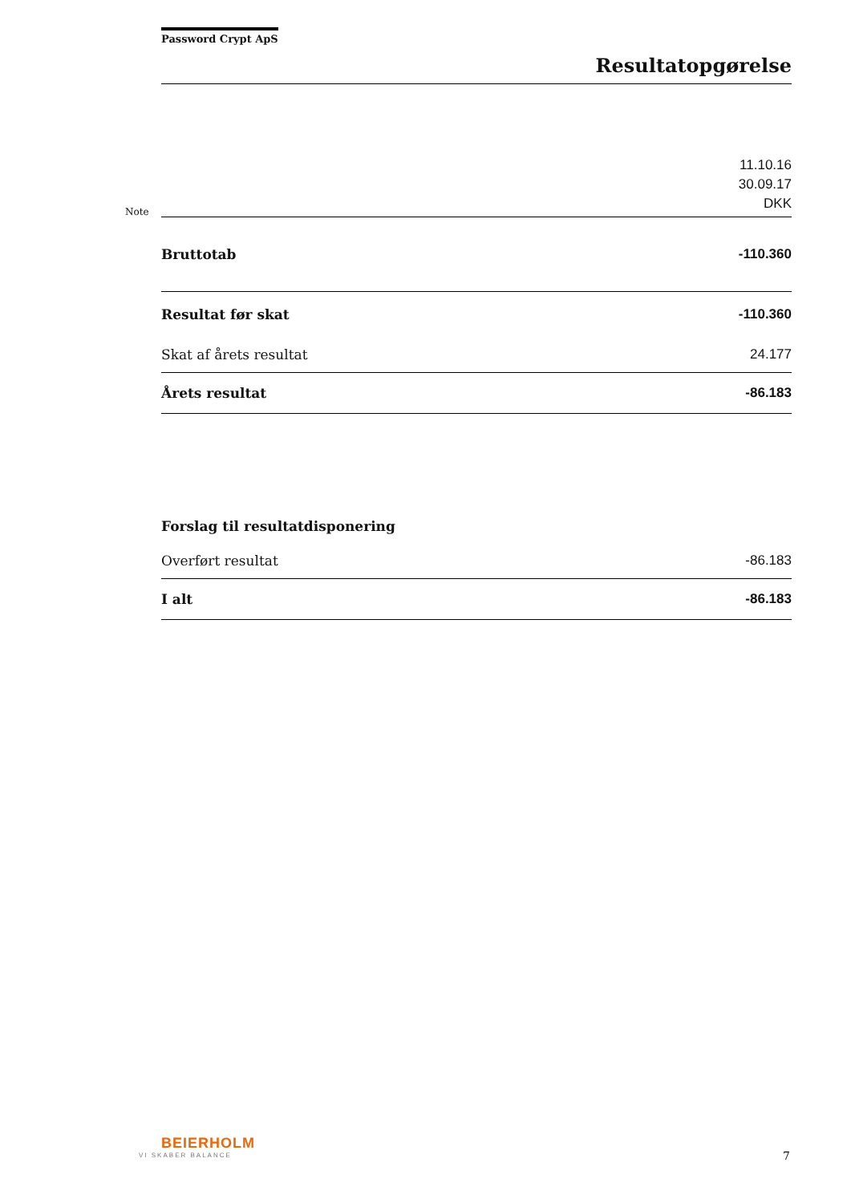Password Crypt ApS
Resultatopgørelse
| Note | | 11.10.16 30.09.17 DKK |
| | Bruttotab | -110.360 |
| | Resultat før skat | -110.360 |
| | Skat af årets resultat | 24.177 |
| | Årets resultat | -86.183 |
| | Forslag til resultatdisponering | |
| | Overført resultat | -86.183 |
| | I alt | -86.183 |
BEIERHOLM
VI SKABER BALANCE
7